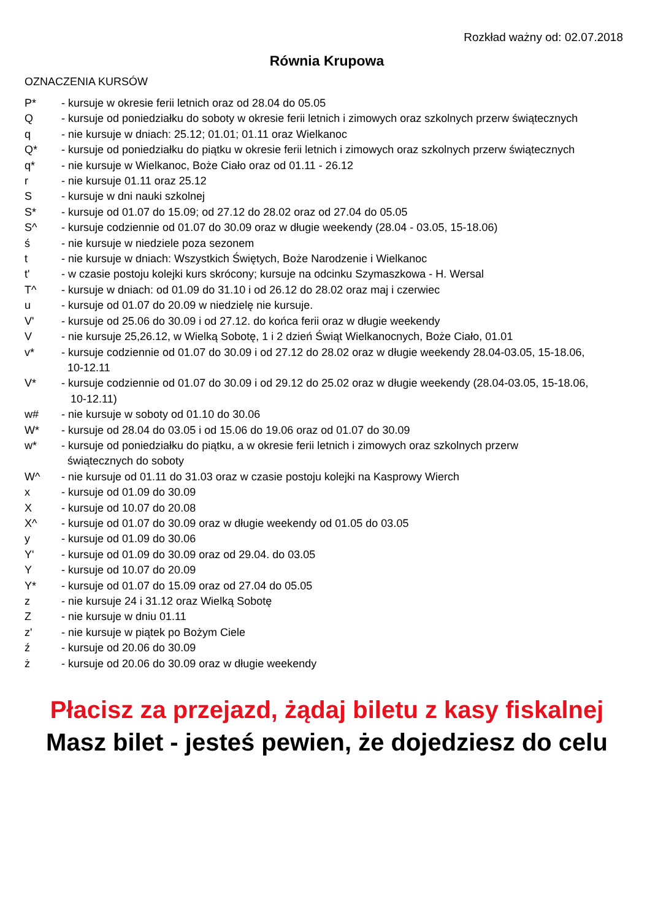Rozkład ważny od: 02.07.2018
Równia Krupowa
OZNACZENIA KURSÓW
P* - kursuje w okresie ferii letnich oraz od 28.04 do 05.05
Q - kursuje od poniedziałku do soboty w okresie ferii letnich i zimowych oraz szkolnych przerw świątecznych
q - nie kursuje w dniach: 25.12; 01.01; 01.11 oraz Wielkanoc
Q* - kursuje od poniedziałku do piątku w okresie ferii letnich i zimowych oraz szkolnych przerw świątecznych
q* - nie kursuje w Wielkanoc, Boże Ciało oraz od 01.11 - 26.12
r - nie kursuje 01.11 oraz 25.12
S - kursuje w dni nauki szkolnej
S* - kursuje od 01.07 do 15.09; od 27.12 do 28.02 oraz od 27.04 do 05.05
S^ - kursuje codziennie od 01.07 do 30.09 oraz w długie weekendy (28.04 - 03.05, 15-18.06)
ś - nie kursuje w niedziele poza sezonem
t - nie kursuje w dniach: Wszystkich Świętych, Boże Narodzenie i Wielkanoc
t' - w czasie postoju kolejki kurs skrócony; kursuje na odcinku Szymaszkowa - H. Wersal
T^ - kursuje w dniach: od 01.09 do 31.10 i od 26.12 do 28.02 oraz maj i czerwiec
u - kursuje od 01.07 do 20.09 w niedzielę nie kursuje.
V' - kursuje od 25.06 do 30.09 i od 27.12. do końca ferii oraz w długie weekendy
V - nie kursuje 25,26.12, w Wielką Sobotę, 1 i 2 dzień Świąt Wielkanocnych, Boże Ciało, 01.01
v* - kursuje codziennie od 01.07 do 30.09 i od 27.12 do 28.02 oraz w długie weekendy 28.04-03.05, 15-18.06,
10-12.11
V* - kursuje codziennie od 01.07 do 30.09 i od 29.12 do 25.02 oraz w długie weekendy (28.04-03.05, 15-18.06,
10-12.11)
w# - nie kursuje w soboty od 01.10 do 30.06
W* - kursuje od 28.04 do 03.05 i od 15.06 do 19.06 oraz od 01.07 do 30.09
w* - kursuje od poniedziałku do piątku, a w okresie ferii letnich i zimowych oraz szkolnych przerw
świątecznych do soboty
W^ - nie kursuje od 01.11 do 31.03 oraz w czasie postoju kolejki na Kasprowy Wierch
x - kursuje od 01.09 do 30.09
X - kursuje od 10.07 do 20.08
X^ - kursuje od 01.07 do 30.09 oraz w długie weekendy od 01.05 do 03.05
y - kursuje od 01.09 do 30.06
Y' - kursuje od 01.09 do 30.09 oraz od 29.04. do 03.05
Y - kursuje od 10.07 do 20.09
Y* - kursuje od 01.07 do 15.09 oraz od 27.04 do 05.05
z - nie kursuje 24 i 31.12 oraz Wielką Sobotę
Z - nie kursuje w dniu 01.11
z' - nie kursuje w piątek po Bożym Ciele
ź - kursuje od 20.06 do 30.09
ż - kursuje od 20.06 do 30.09 oraz w długie weekendy
Płacisz za przejazd, żądaj biletu z kasy fiskalnej
Masz bilet - jesteś pewien, że dojedziesz do celu